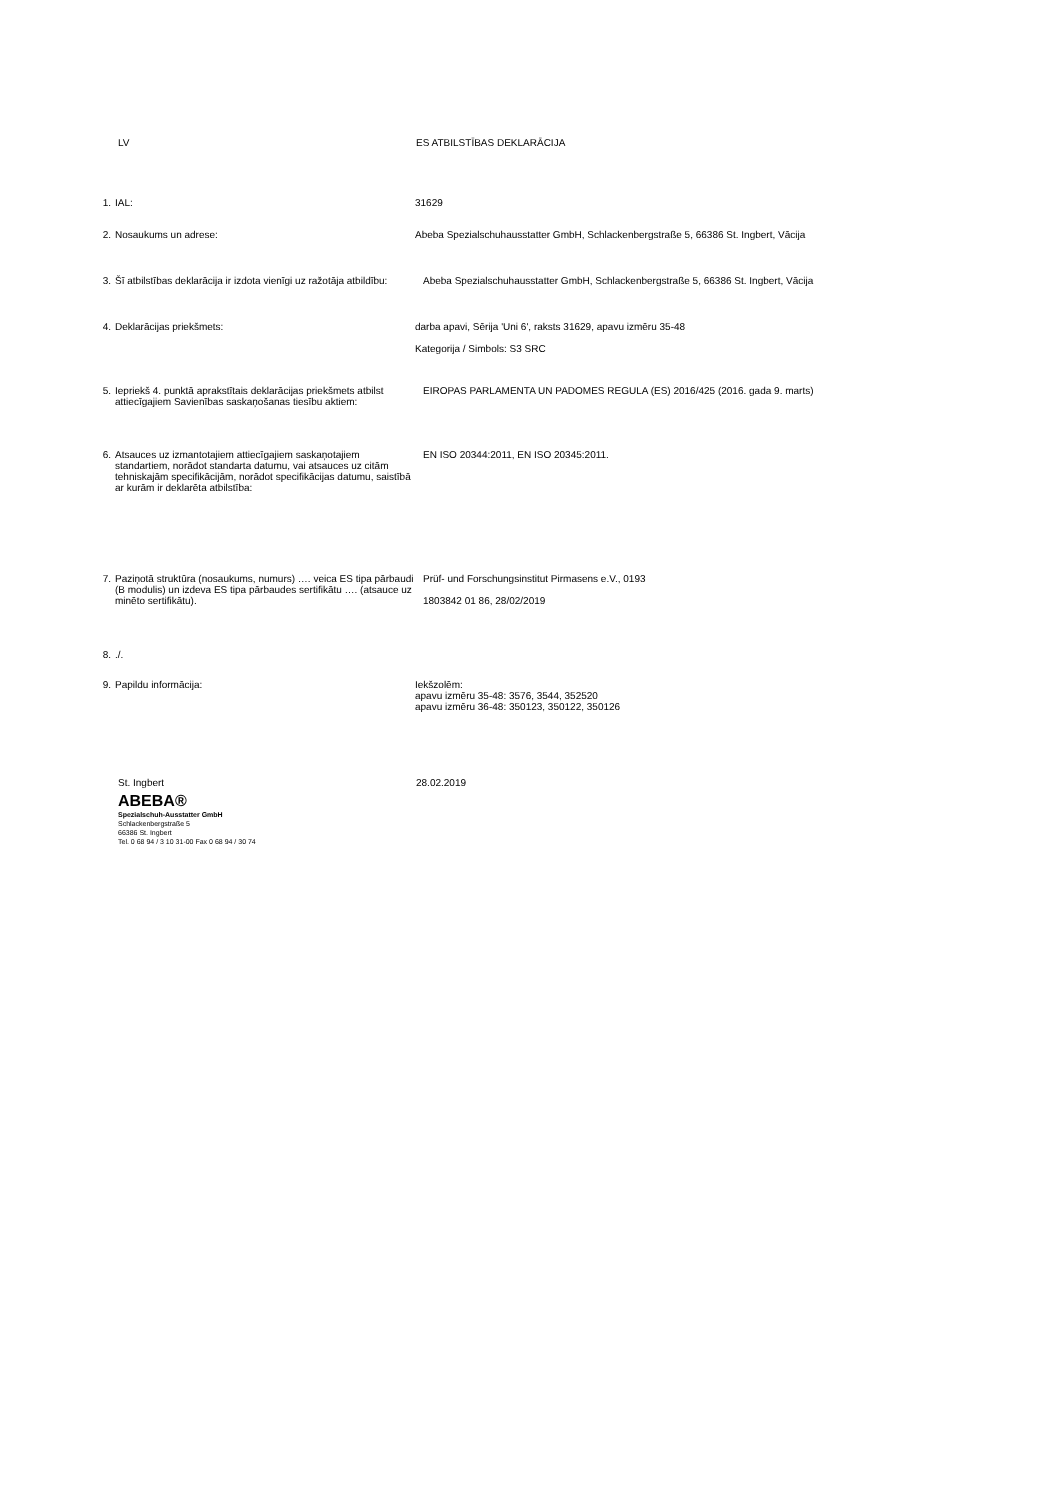LV ES ATBILSTĪBAS DEKLARĀCIJA
1. IAL: 31629
2. Nosaukums un adrese: Abeba Spezialschuhausstatter GmbH, Schlackenbergstraße 5, 66386 St. Ingbert, Vācija
3. Šī atbilstības deklarācija ir izdota vienīgi uz ražotāja atbildību:
Abeba Spezialschuhausstatter GmbH, Schlackenbergstraße 5, 66386 St. Ingbert, Vācija
4. Deklarācijas priekšmets: darba apavi, Sērija 'Uni 6', raksts 31629, apavu izmēru 35-48
Kategorija / Simbols: S3 SRC
5. Iepriekš 4. punktā aprakstītais deklarācijas priekšmets atbilst attiecīgajiem Savienības saskaņošanas tiesību aktiem:
EIROPAS PARLAMENTA UN PADOMES REGULA (ES) 2016/425 (2016. gada 9. marts)
6. Atsauces uz izmantotajiem attiecīgajiem saskaņotajiem standartiem, norādot standarta datumu, vai atsauces uz citām tehniskajām specifikācijām, norādot specifikācijas datumu, saistībā ar kurām ir deklarēta atbilstība:
EN ISO 20344:2011, EN ISO 20345:2011.
7. Paziņotā struktūra (nosaukums, numurs) …. veica ES tipa pārbaudi (B modulis) un izdeva ES tipa pārbaudes sertifikātu …. (atsauce uz minēto sertifikātu).
Prüf- und Forschungsinstitut Pirmasens e.V., 0193
1803842 01 86, 28/02/2019
8. ./.
9. Papildu informācija: Iekšzolēm:
apavu izmēru 35-48: 3576, 3544, 352520
apavu izmēru 36-48: 350123, 350122, 350126
St. Ingbert 28.02.2019
ABEBA®
Spezialschuh-Ausstatter GmbH
Schlackenbergstraße 5
66386 St. Ingbert
Tel. 0 68 94 / 3 10 31-00 Fax 0 68 94 / 30 74